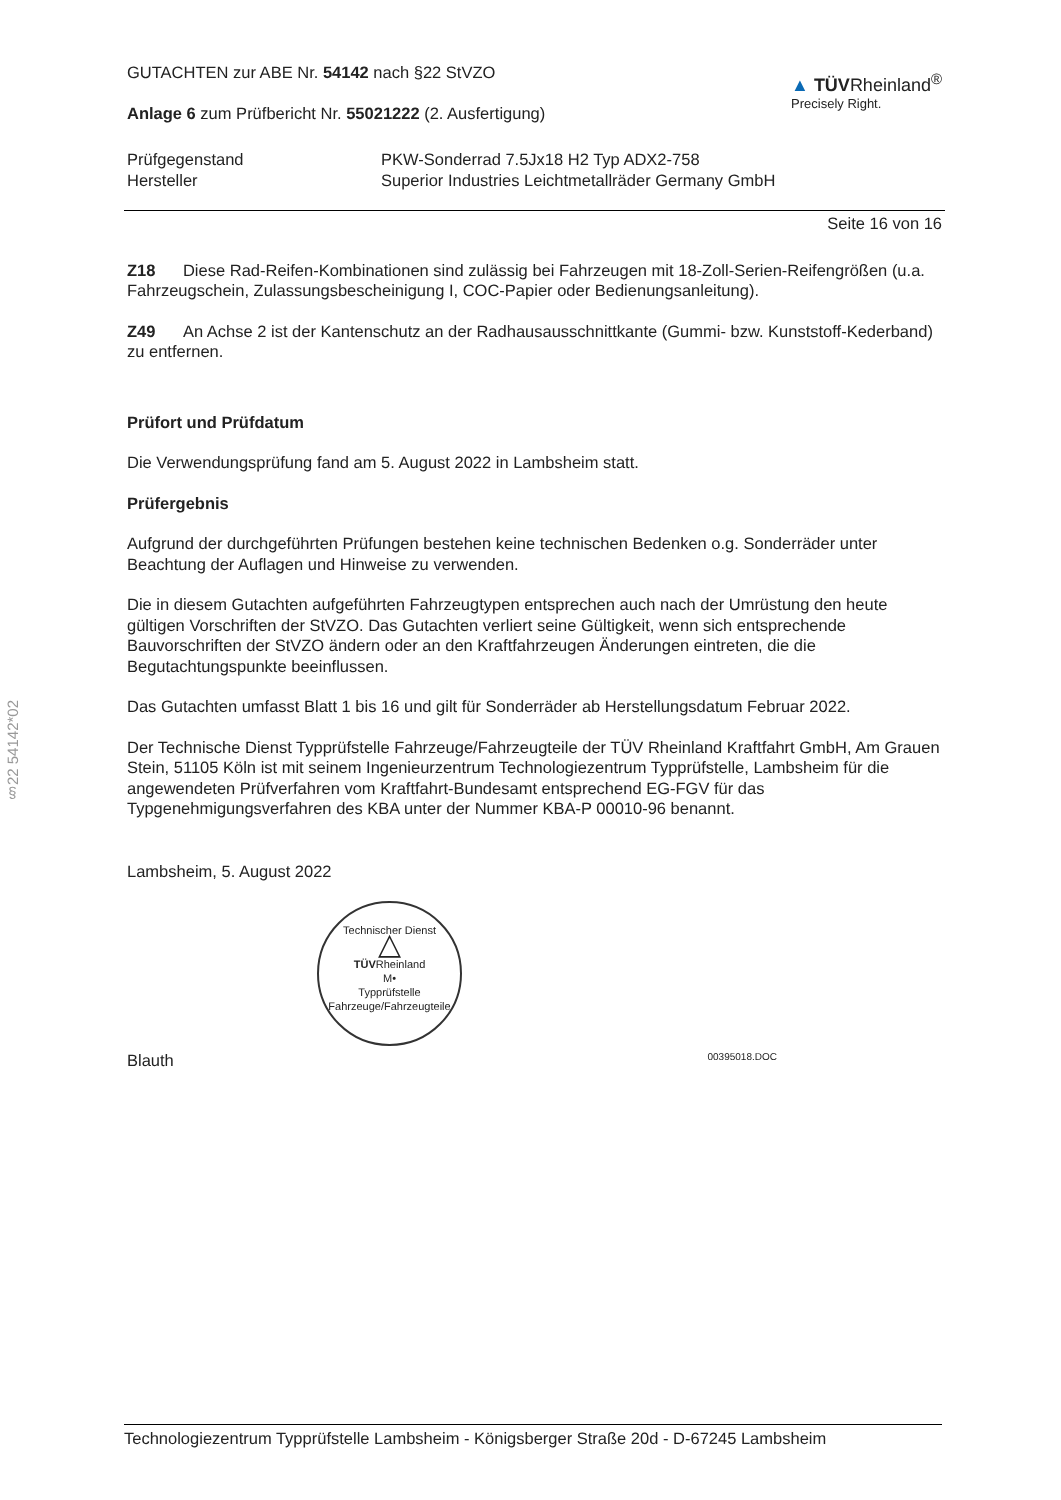§22 54142*02
GUTACHTEN zur ABE Nr. 54142 nach §22 StVZO
Anlage 6 zum Prüfbericht Nr. 55021222 (2. Ausfertigung)
▲ TÜVRheinland<sup>®</sup>
Precisely Right.
| Prüfgegenstand | PKW-Sonderrad 7.5Jx18 H2 Typ ADX2-758 |
| Hersteller | Superior Industries Leichtmetallräder Germany GmbH |
Seite 16 von 16
Z18 Diese Rad-Reifen-Kombinationen sind zulässig bei Fahrzeugen mit 18-Zoll-Serien-Reifengrößen (u.a. Fahrzeugschein, Zulassungsbescheinigung I, COC-Papier oder Bedienungsanleitung).
Z49 An Achse 2 ist der Kantenschutz an der Radhausausschnittkante (Gummi- bzw. Kunststoff-Kederband) zu entfernen.
Prüfort und Prüfdatum
Die Verwendungsprüfung fand am 5. August 2022 in Lambsheim statt.
Prüfergebnis
Aufgrund der durchgeführten Prüfungen bestehen keine technischen Bedenken o.g. Sonderräder unter Beachtung der Auflagen und Hinweise zu verwenden.
Die in diesem Gutachten aufgeführten Fahrzeugtypen entsprechen auch nach der Umrüstung den heute gültigen Vorschriften der StVZO. Das Gutachten verliert seine Gültigkeit, wenn sich entsprechende Bauvorschriften der StVZO ändern oder an den Kraftfahrzeugen Änderungen eintreten, die die Begutachtungspunkte beeinflussen.
Das Gutachten umfasst Blatt 1 bis 16 und gilt für Sonderräder ab Herstellungsdatum Februar 2022.
Der Technische Dienst Typprüfstelle Fahrzeuge/Fahrzeugteile der TÜV Rheinland Kraftfahrt GmbH, Am Grauen Stein, 51105 Köln ist mit seinem Ingenieurzentrum Technologiezentrum Typprüfstelle, Lambsheim für die angewendeten Prüfverfahren vom Kraftfahrt-Bundesamt entsprechend EG-FGV für das Typgenehmigungsverfahren des KBA unter der Nummer KBA-P 00010-96 benannt.
Lambsheim, 5. August 2022
Technischer Dienst
△
TÜVRheinland
M•
Typprüfstelle Fahrzeuge/Fahrzeugteile
Blauth 00395018.DOC
Technologiezentrum Typprüfstelle Lambsheim - Königsberger Straße 20d - D-67245 Lambsheim